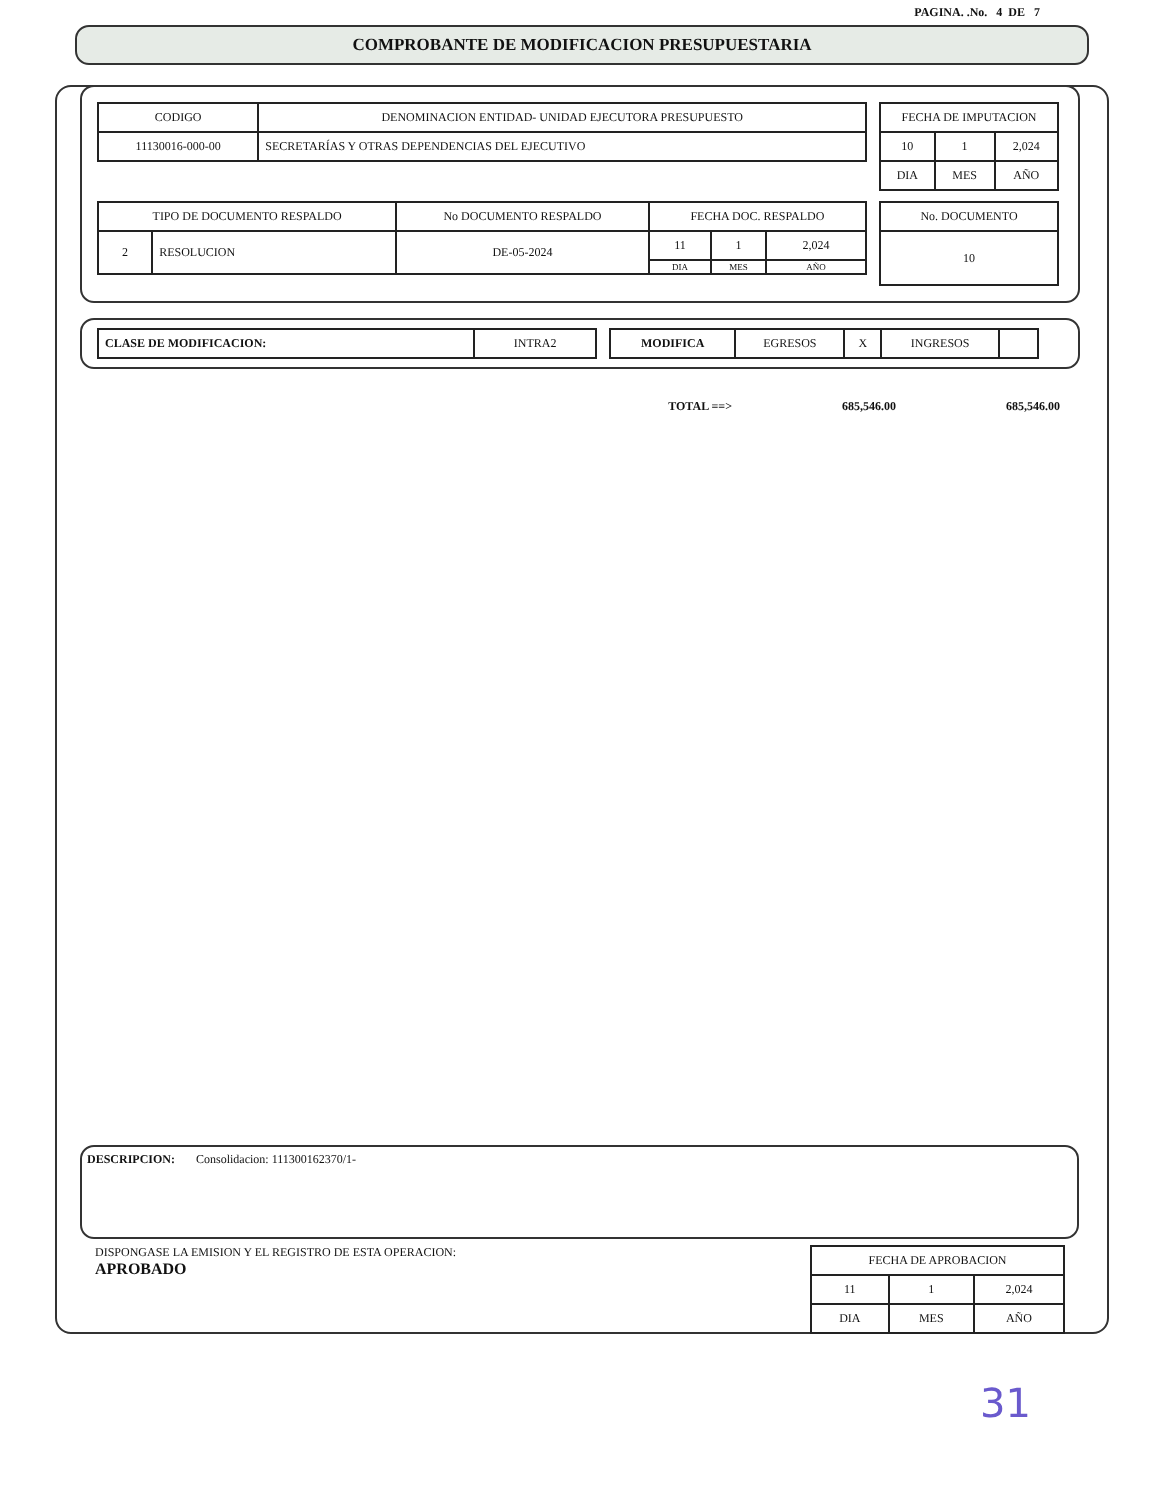PAGINA. .No. 4 DE 7
COMPROBANTE DE MODIFICACION PRESUPUESTARIA
| CODIGO | DENOMINACION ENTIDAD- UNIDAD EJECUTORA PRESUPUESTO |
| --- | --- |
| 11130016-000-00 | SECRETARÍAS Y OTRAS DEPENDENCIAS DEL EJECUTIVO |
| FECHA DE IMPUTACION | | |
| --- | --- | --- |
| 10 | 1 | 2,024 |
| DIA | MES | AÑO |
| TIPO DE DOCUMENTO RESPALDO | | No DOCUMENTO RESPALDO | FECHA DOC. RESPALDO | | |
| --- | --- | --- | --- | --- | --- |
| 2 | RESOLUCION | DE-05-2024 | 11 | 1 | 2,024 |
| | | | DIA | MES | AÑO |
| No. DOCUMENTO |
| --- |
| 10 |
| CLASE DE MODIFICACION: | INTRA2 |
| MODIFICA | EGRESOS | X | INGRESOS | |
TOTAL ==> 685,546.00 685,546.00
DESCRIPCION: Consolidacion: 111300162370/1-
DISPONGASE LA EMISION Y EL REGISTRO DE ESTA OPERACION:
APROBADO
| FECHA DE APROBACION | | |
| --- | --- | --- |
| 11 | 1 | 2,024 |
| DIA | MES | AÑO |
31